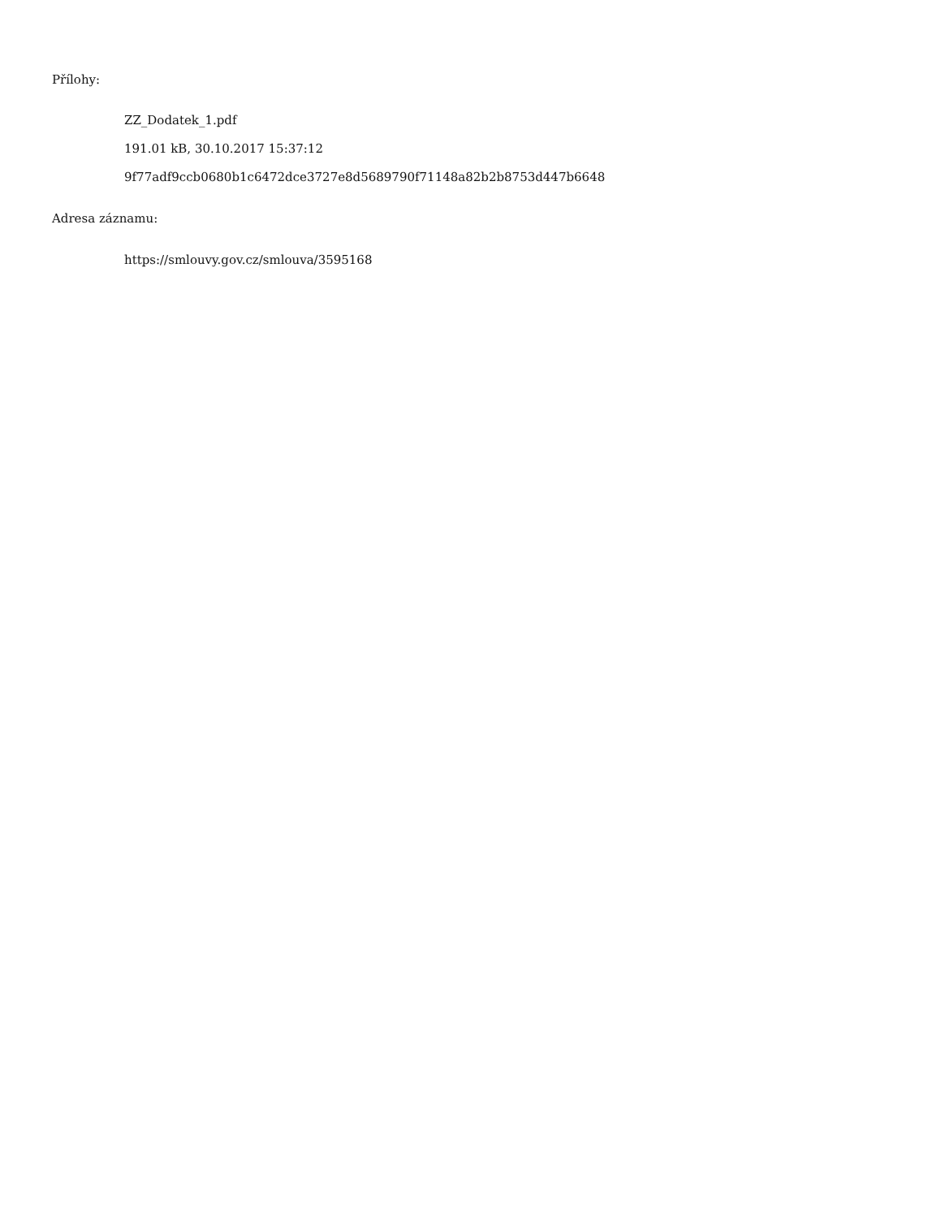Přílohy:
ZZ_Dodatek_1.pdf
191.01 kB, 30.10.2017 15:37:12
9f77adf9ccb0680b1c6472dce3727e8d5689790f71148a82b2b8753d447b6648
Adresa záznamu:
https://smlouvy.gov.cz/smlouva/3595168